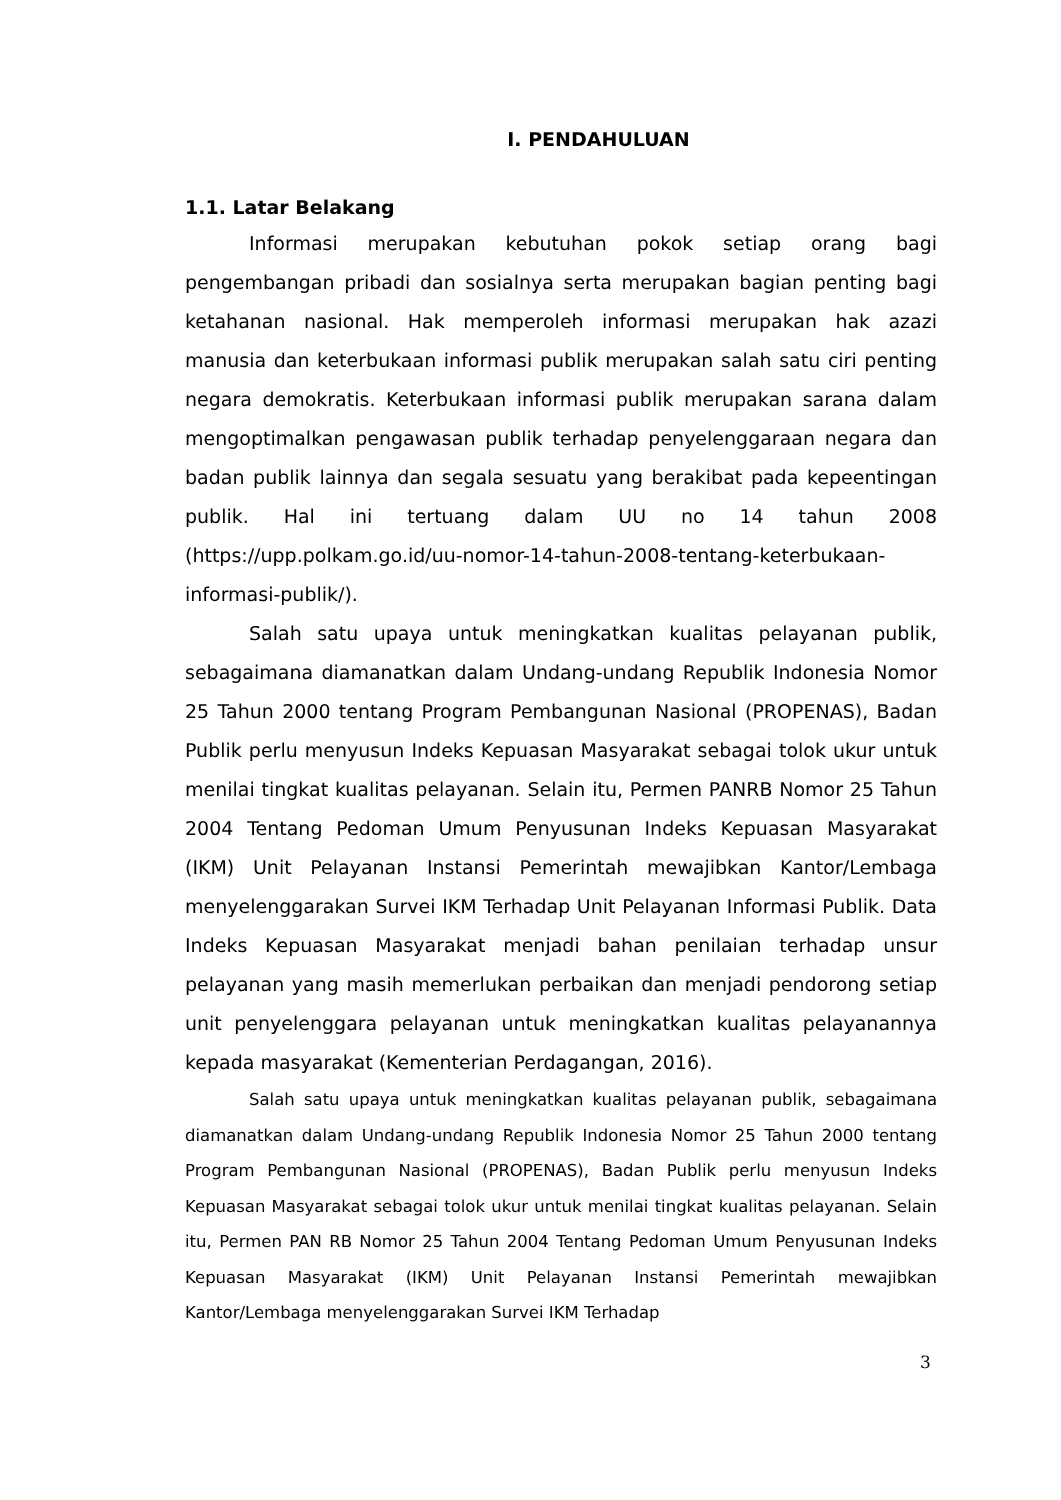I. PENDAHULUAN
1.1. Latar Belakang
Informasi merupakan kebutuhan pokok setiap orang bagi pengembangan pribadi dan sosialnya serta merupakan bagian penting bagi ketahanan nasional. Hak memperoleh informasi merupakan hak azazi manusia dan keterbukaan informasi publik merupakan salah satu ciri penting negara demokratis. Keterbukaan informasi publik merupakan sarana dalam mengoptimalkan pengawasan publik terhadap penyelenggaraan negara dan badan publik lainnya dan segala sesuatu yang berakibat pada kepeentingan publik. Hal ini tertuang dalam UU no 14 tahun 2008 (https://upp.polkam.go.id/uu-nomor-14-tahun-2008-tentang-keterbukaan-informasi-publik/).
Salah satu upaya untuk meningkatkan kualitas pelayanan publik, sebagaimana diamanatkan dalam Undang-undang Republik Indonesia Nomor 25 Tahun 2000 tentang Program Pembangunan Nasional (PROPENAS), Badan Publik perlu menyusun Indeks Kepuasan Masyarakat sebagai tolok ukur untuk menilai tingkat kualitas pelayanan. Selain itu, Permen PANRB Nomor 25 Tahun 2004 Tentang Pedoman Umum Penyusunan Indeks Kepuasan Masyarakat (IKM) Unit Pelayanan Instansi Pemerintah mewajibkan Kantor/Lembaga menyelenggarakan Survei IKM Terhadap Unit Pelayanan Informasi Publik. Data Indeks Kepuasan Masyarakat menjadi bahan penilaian terhadap unsur pelayanan yang masih memerlukan perbaikan dan menjadi pendorong setiap unit penyelenggara pelayanan untuk meningkatkan kualitas pelayanannya kepada masyarakat (Kementerian Perdagangan, 2016).
Salah satu upaya untuk meningkatkan kualitas pelayanan publik, sebagaimana diamanatkan dalam Undang-undang Republik Indonesia Nomor 25 Tahun 2000 tentang Program Pembangunan Nasional (PROPENAS), Badan Publik perlu menyusun Indeks Kepuasan Masyarakat sebagai tolok ukur untuk menilai tingkat kualitas pelayanan. Selain itu, Permen PAN RB Nomor 25 Tahun 2004 Tentang Pedoman Umum Penyusunan Indeks Kepuasan Masyarakat (IKM) Unit Pelayanan Instansi Pemerintah mewajibkan Kantor/Lembaga menyelenggarakan Survei IKM Terhadap
3